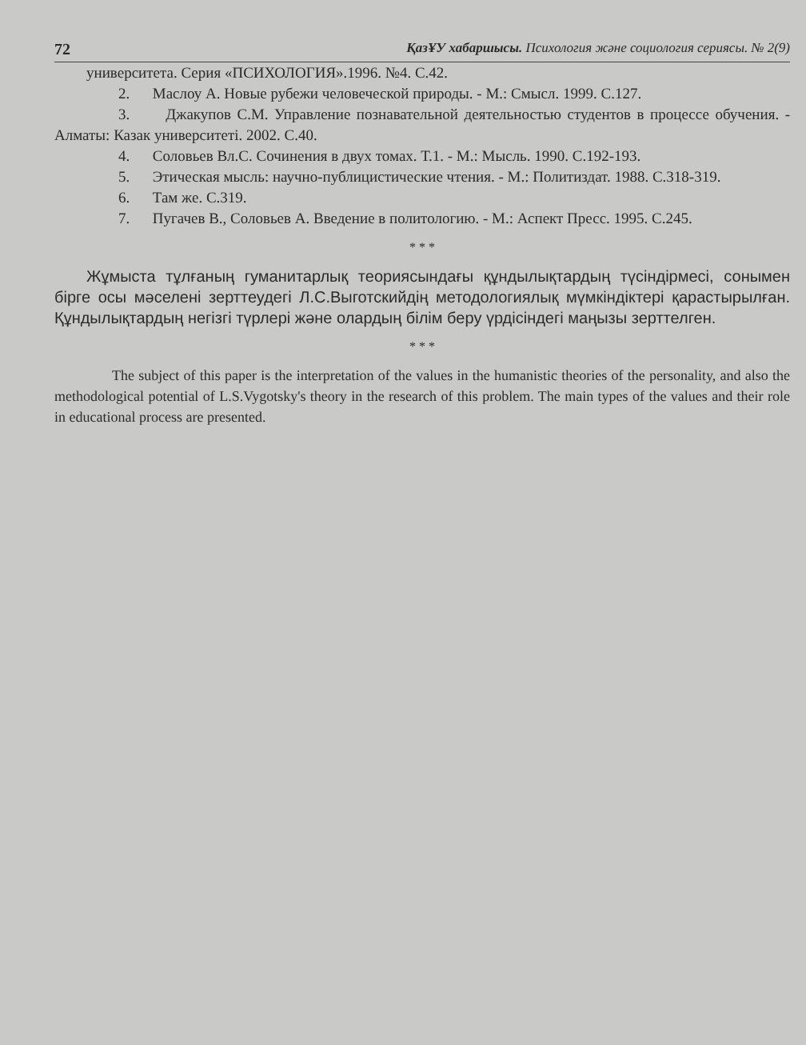72 ҚазҰУ хабаршысы. Психология және социология сериясы. № 2(9)
университета. Серия «ПСИХОЛОГИЯ».1996. №4. С.42.
2. Маслоу А. Новые рубежи человеческой природы. - М.: Смысл. 1999. С.127.
3. Джакупов С.М. Управление познавательной деятельностью студентов в процессе обучения. - Алматы: Казак университеті. 2002. С.40.
4. Соловьев Вл.С. Сочинения в двух томах. Т.1. - М.: Мысль. 1990. С.192-193.
5. Этическая мысль: научно-публицистические чтения. - М.: Политиздат. 1988. С.318-319.
6. Там же. С.319.
7. Пугачев В., Соловьев А. Введение в политологию. - М.: Аспект Пресс. 1995. С.245.
* * *
Жұмыста тұлғаның гуманитарлық теориясындағы құндылықтардың түсіндірмесі, сонымен бірге осы мәселені зерттеудегі Л.С.Выготскийдің методологиялық мүмкіндіктері қарастырылған. Құндылықтардың негізгі түрлері және олардың білім беру үрдісіндегі маңызы зерттелген.
* * *
The subject of this paper is the interpretation of the values in the humanistic theories of the personality, and also the methodological potential of L.S.Vygotsky's theory in the research of this problem. The main types of the values and their role in educational process are presented.